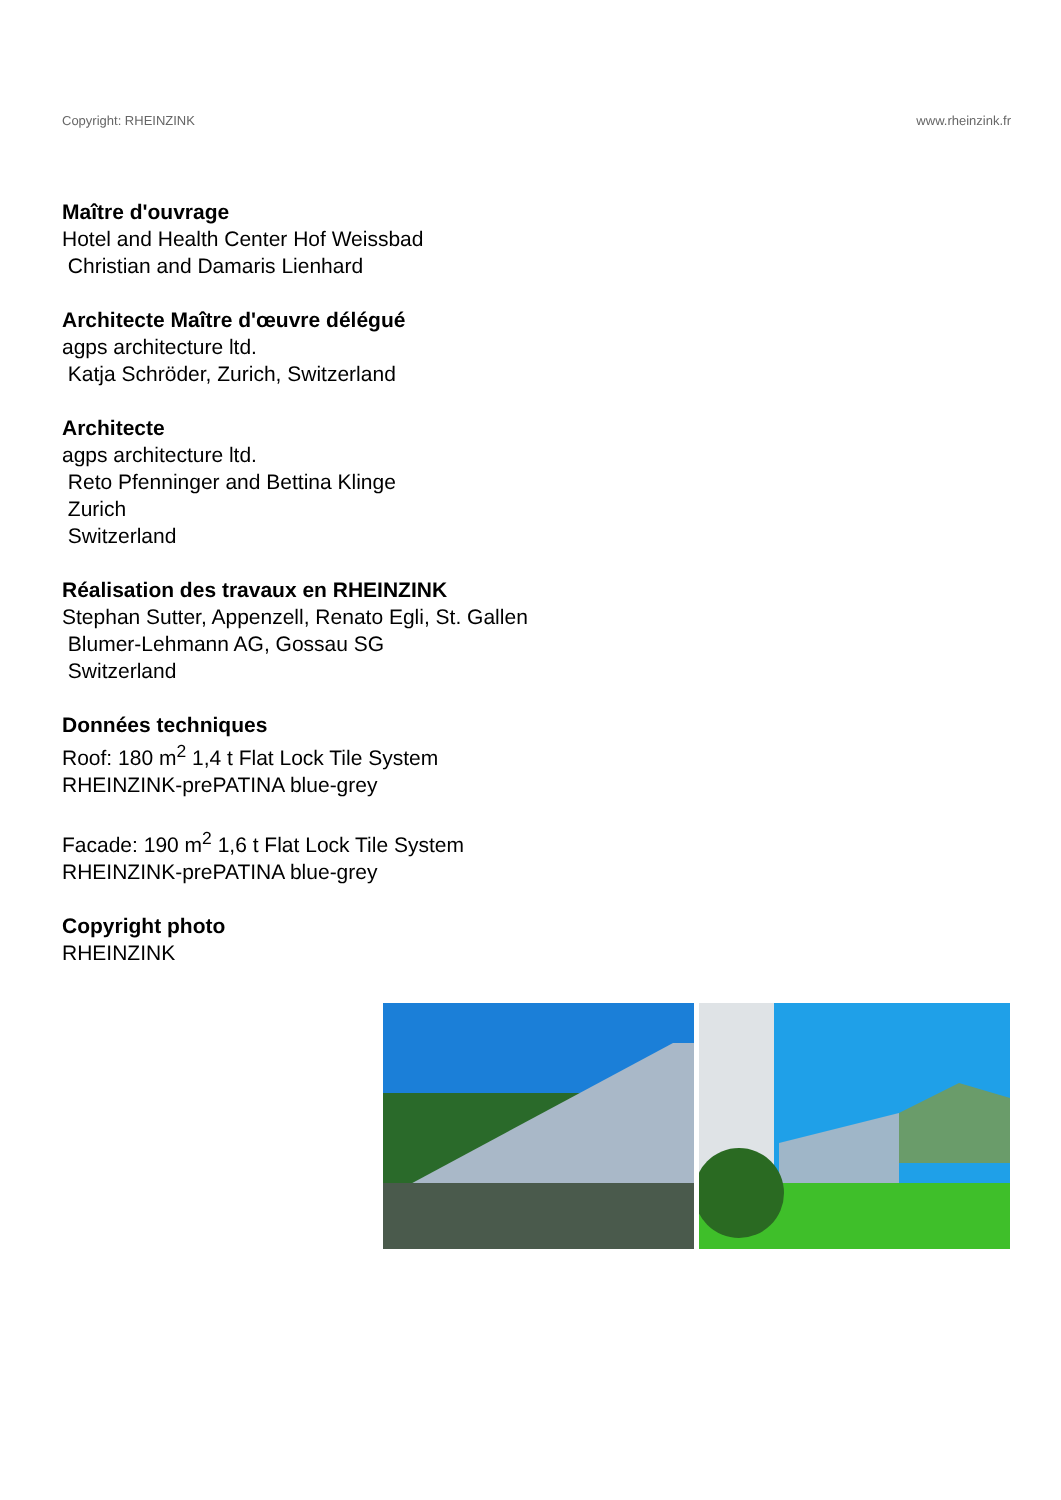Copyright: RHEINZINK www.rheinzink.fr
Maître d'ouvrage
Hotel and Health Center Hof Weissbad
Christian and Damaris Lienhard
Architecte Maître d'œuvre délégué
agps architecture ltd.
Katja Schröder, Zurich, Switzerland
Architecte
agps architecture ltd.
Reto Pfenninger and Bettina Klinge
Zurich
Switzerland
Réalisation des travaux en RHEINZINK
Stephan Sutter, Appenzell, Renato Egli, St. Gallen
Blumer-Lehmann AG, Gossau SG
Switzerland
Données techniques
Roof: 180 m<sup>2</sup> 1,4 t Flat Lock Tile System
RHEINZINK-prePATINA blue-grey
Facade: 190 m<sup>2</sup> 1,6 t Flat Lock Tile System
RHEINZINK-prePATINA blue-grey
Copyright photo
RHEINZINK